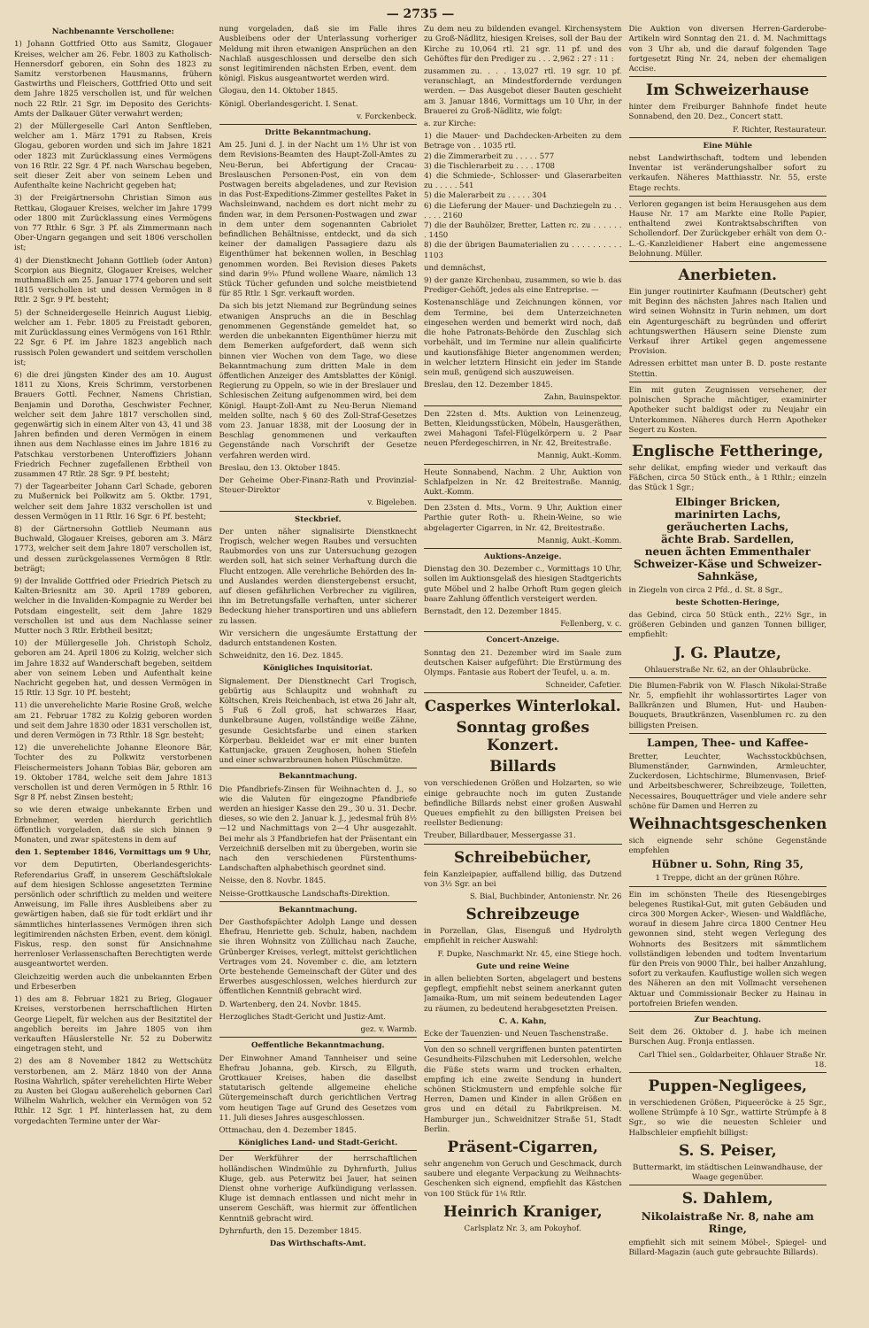— 2735 —
Nachbenannte Verschollene:
1) Johann Gottfried Otto aus Samitz, Glogauer Kreises, welcher am 26. Febr. 1803 zu Katholisch-Hennersdorf geboren, ein Sohn des 1823 zu Samitz verstorbenen Hausmanns, frühern Gastwirths und Fleischers, Gottfried Otto und seit dem Jahre 1825 verschollen ist, und für welchen noch 22 Rtlr. 21 Sgr. im Deposito des Gerichts-Amts der Dalkauer Güter verwahrt werden;
2) der Müllergeselle Carl Anton Senftleben, welcher am 1. März 1791 zu Rabsen, Kreis Glogau, geboren worden und sich im Jahre 1821 oder 1823 mit Zurücklassung eines Vermögens von 16 Rtlr. 22 Sgr. 4 Pf. nach Warschau begeben, seit dieser Zeit aber von seinem Leben und Aufenthalte keine Nachricht gegeben hat;
3) der Freigärtnersohn Christian Simon aus Rettkau, Glogauer Kreises, welcher im Jahre 1799 oder 1800 mit Zurücklassung eines Vermögens von 77 Rthlr. 6 Sgr. 3 Pf. als Zimmermann nach Ober-Ungarn gegangen und seit 1806 verschollen ist;
4) der Dienstknecht Johann Gottlieb (oder Anton) Scorpion aus Biegnitz, Glogauer Kreises, welcher muthmaßlich am 25. Januar 1774 geboren und seit 1815 verschollen ist und dessen Vermögen in 8 Rtlr. 2 Sgr. 9 Pf. besteht;
5) der Schneidergeselle Heinrich August Liebig, welcher am 1. Febr. 1805 zu Freistadt geboren, mit Zurücklassung eines Vermögens von 161 Rthlr. 22 Sgr. 6 Pf. im Jahre 1823 angeblich nach russisch Polen gewandert und seitdem verschollen ist;
6) die drei jüngsten Kinder des am 10. August 1811 zu Xions, Kreis Schrimm, verstorbenen Brauers Gottl. Fechner, Namens Christian, Benjamin und Dorotha, Geschwister Fechner, welcher seit dem Jahre 1817 verschollen sind, gegenwärtig sich in einem Alter von 43, 41 und 38 Jahren befinden und deren Vermögen in einem ihnen aus dem Nachlasse eines im Jahre 1816 zu Patschkau verstorbenen Unteroffiziers Johann Friedrich Fechner zugefallenen Erbtheil von zusammen 47 Rtlr. 28 Sgr. 9 Pf. besteht;
7) der Tagearbeiter Johann Carl Schade, geboren zu Mußernick bei Polkwitz am 5. Oktbr. 1791, welcher seit dem Jahre 1832 verschollen ist und dessen Vermögen in 11 Rtlr. 16 Sgr. 6 Pf. besteht;
8) der Gärtnersohn Gottlieb Neumann aus Buchwald, Glogauer Kreises, geboren am 3. März 1773, welcher seit dem Jahre 1807 verschollen ist, und dessen zurückgelassenes Vermögen 8 Rtlr. beträgt;
9) der Invalide Gottfried oder Friedrich Pietsch zu Kalten-Briesnitz am 30. April 1789 geboren, welcher in die Invaliden-Kompagnie zu Werder bei Potsdam eingestellt, seit dem Jahre 1829 verschollen ist und aus dem Nachlasse seiner Mutter noch 3 Rtlr. Erbtheil besitzt;
10) der Müllergeselle Joh. Christoph Scholz, geboren am 24. April 1806 zu Kolzig, welcher sich im Jahre 1832 auf Wanderschaft begeben, seitdem aber von seinem Leben und Aufenthalt keine Nachricht gegeben hat, und dessen Vermögen in 15 Rtlr. 13 Sgr. 10 Pf. besteht;
11) die unverehelichte Marie Rosine Groß, welche am 21. Februar 1782 zu Kolzig geboren worden und seit dem Jahre 1830 oder 1831 verschollen ist, und deren Vermögen in 73 Rthlr. 18 Sgr. besteht;
12) die unverehelichte Johanne Eleonore Bär, Tochter des zu Polkwitz verstorbenen Fleischermeisters Johann Tobias Bär, geboren am 19. Oktober 1784, welche seit dem Jahre 1813 verschollen ist und deren Vermögen in 5 Rthlr. 16 Sgr 8 Pf. nebst Zinsen besteht;
so wie deren etwaige unbekannte Erben und Erbnehmer, werden hierdurch gerichtlich öffentlich vorgeladen, daß sie sich binnen 9 Monaten, und zwar spätestens in dem auf
den 1. September 1846, Vormittags um 9 Uhr,
vor dem Deputirten, Oberlandesgerichts-Referendarius Graff, in unserem Geschäftslokale auf dem hiesigen Schlosse angesetzten Termine persönlich oder schriftlich zu melden und weitere Anweisung, im Falle ihres Ausbleibens aber zu gewärtigen haben, daß sie für todt erklärt und ihr sämmtliches hinterlassenes Vermögen ihren sich legitimirenden nächsten Erben, event. dem königl. Fiskus, resp. den sonst für Ansichnahme herrenloser Verlassenschaften Berechtigten werde ausgeantwortet werden.
Gleichzeitig werden auch die unbekannten Erben und Erbeserben
1) des am 8. Februar 1821 zu Brieg, Glogauer Kreises, verstorbenen herrschaftlichen Hirten George Liepelt, für welchen aus der Besitztitel der angeblich bereits im Jahre 1805 von ihm verkauften Häuslerstelle Nr. 52 zu Doberwitz eingetragen steht, und
2) des am 8 November 1842 zu Wettschütz verstorbenen, am 2. März 1840 von der Anna Rosina Wahrlich, später verehelichten Hirte Weber zu Austen bei Glogau außerehelich gebornen Carl Wilhelm Wahrlich, welcher ein Vermögen von 52 Rthlr. 12 Sgr. 1 Pf. hinterlassen hat, zu dem vorgedachten Termine unter der War-
nung vorgeladen, daß sie im Falle ihres Ausbleibens oder der Unterlassung vorheriger Meldung mit ihren etwanigen Ansprüchen an den Nachlaß ausgeschlossen und derselbe den sich sonst legitimirenden nächsten Erben, event. dem königl. Fiskus ausgeantwortet werden wird.
Glogau, den 14. Oktober 1845.
Königl. Oberlandesgericht. I. Senat.
v. Forckenbeck.
Dritte Bekanntmachung.
Am 25. Juni d. J. in der Nacht um 1½ Uhr ist von dem Revisions-Beamten des Haupt-Zoll-Amtes zu Neu-Berun, bei Abfertigung der Cracau-Breslauschen Personen-Post, ein von dem Postwagen bereits abgeladenes, und zur Revision in das Post-Expeditions-Zimmer gestelltes Paket in Wachsleinwand, nachdem es dort nicht mehr zu finden war, in dem Personen-Postwagen und zwar in dem unter dem sogenannten Cabriolet befindlichen Behältnisse, entdeckt, und da sich keiner der damaligen Passagiere dazu als Eigenthümer hat bekennen wollen, in Beschlag genommen worden. Bei Revision dieses Pakets sind darin 9⁵⁄₁₀ Pfund wollene Waare, nämlich 13 Stück Tücher gefunden und solche meistbietend für 85 Rtlr. 1 Sgr. verkauft worden.
Da sich bis jetzt Niemand zur Begründung seines etwanigen Anspruchs an die in Beschlag genommenen Gegenstände gemeldet hat, so werden die unbekannten Eigenthümer hierzu mit dem Bemerken aufgefordert, daß wenn sich binnen vier Wochen von dem Tage, wo diese Bekanntmachung zum dritten Male in dem öffentlichen Anzeiger des Amtsblattes der Königl. Regierung zu Oppeln, so wie in der Breslauer und Schlesischen Zeitung aufgenommen wird, bei dem Königl. Haupt-Zoll-Amt zu Neu-Berun Niemand melden sollte, nach § 60 des Zoll-Straf-Gesetzes vom 23. Januar 1838, mit der Loosung der in Beschlag genommenen und verkauften Gegenstände nach Vorschrift der Gesetze verfahren werden wird.
Breslau, den 13. Oktober 1845.
Der Geheime Ober-Finanz-Rath und Provinzial-Steuer-Direktor
v. Bigeleben.
Steckbrief.
Der unten näher signalisirte Dienstknecht Trogisch, welcher wegen Raubes und versuchten Raubmordes von uns zur Untersuchung gezogen werden soll, hat sich seiner Verhaftung durch die Flucht entzogen. Alle verehrliche Behörden des In- und Auslandes werden dienstergebenst ersucht, auf diesen gefährlichen Verbrecher zu vigiliren, ihn im Betretungsfalle verhaften, unter sicherer Bedeckung hieher transportiren und uns abliefern zu lassen.
Wir versichern die ungesäumte Erstattung der dadurch entstandenen Kosten.
Schweidnitz, den 16. Dez. 1845.
Königliches Inquisitoriat.
Signalement. Der Dienstknecht Carl Trogisch, gebürtig aus Schlaupitz und wohnhaft zu Költschen, Kreis Reichenbach, ist etwa 26 Jahr alt, 5 Fuß 6 Zoll groß, hat schwarzes Haar, dunkelbraune Augen, vollständige weiße Zähne, gesunde Gesichtsfarbe und einen starken Körperbau. Bekleidet war er mit einer bunten Kattunjacke, grauen Zeughosen, hohen Stiefeln und einer schwarzbraunen hohen Plüschmütze.
Bekanntmachung.
Die Pfandbriefs-Zinsen für Weihnachten d. J., so wie die Valuten für eingezogne Pfandbriefe werden an hiesiger Kasse den 29., 30 u. 31. Decbr. dieses, so wie den 2. Januar k. J., jedesmal früh 8½—12 und Nachmittags von 2—4 Uhr ausgezahlt. Bei mehr als 3 Pfandbriefen hat der Präsentant ein Verzeichniß derselben mit zu übergeben, worin sie nach den verschiedenen Fürstenthums-Landschaften alphabethisch geordnet sind.
Neisse, den 8. Novbr. 1845.
Neisse-Grottkausche Landschafts-Direktion.
Bekanntmachung.
Der Gasthofspächter Adolph Lange und dessen Ehefrau, Henriette geb. Schulz, haben, nachdem sie ihren Wohnsitz von Züllichau nach Zauche, Grünberger Kreises, verlegt, mittelst gerichtlichen Vertrages vom 24. November c. die, am letztern Orte bestehende Gemeinschaft der Güter und des Erwerbes ausgeschlossen, welches hierdurch zur öffentlichen Kenntniß gebracht wird.
D. Wartenberg, den 24. Novbr. 1845.
Herzogliches Stadt-Gericht und Justiz-Amt.
gez. v. Warmb.
Oeffentliche Bekanntmachung.
Der Einwohner Amand Tannheiser und seine Ehefrau Johanna, geb. Kirsch, zu Ellguth, Grottkauer Kreises, haben die daselbst statutarisch geltende allgemeine eheliche Gütergemeinschaft durch gerichtlichen Vertrag vom heutigen Tage auf Grund des Gesetzes vom 11. Juli dieses Jahres ausgeschlossen.
Ottmachau, den 4. Dezember 1845.
Königliches Land- und Stadt-Gericht.
Der Werkführer der herrschaftlichen holländischen Windmühle zu Dyhrnfurth, Julius Kluge, geb. aus Peterwitz bei Jauer, hat seinen Dienst ohne vorherige Aufkündigung verlassen. Kluge ist demnach entlassen und nicht mehr in unserem Geschäft, was hiermit zur öffentlichen Kenntniß gebracht wird.
Dyhrnfurth, den 15. Dezember 1845.
Das Wirthschafts-Amt.
Zu dem neu zu bildenden evangel. Kirchensystem zu Groß-Nädlitz, hiesigen Kreises, soll der Bau der Kirche zu 10,064 rtl. 21 sgr. 11 pf. und des Gehöftes für den Prediger zu . . . 2,962 : 27 : 11 :
zusammen zu. . . . 13,027 rtl. 19 sgr. 10 pf. veranschlagt, an Mindestfordernde verdungen werden. — Das Ausgebot dieser Bauten geschieht am 3. Januar 1846, Vormittags um 10 Uhr, in der Brauerei zu Groß-Nädlitz, wie folgt:
a. zur Kirche:
1) die Mauer- und Dachdecken-Arbeiten zu dem Betrage von . . 1035 rtl.
2) die Zimmerarbeit zu . . . . . 577
3) die Tischlerarbeit zu . . . . 1708
4) die Schmiede-, Schlosser- und Glaserarbeiten zu . . . . . 541
5) die Malerarbeit zu . . . . . 304
6) die Lieferung der Mauer- und Dachziegeln zu . . . . . . 2160
7) die der Bauhölzer, Bretter, Latten rc. zu . . . . . . . 1450
8) die der übrigen Baumaterialien zu . . . . . . . . . . 1103
und demnächst,
9) der ganze Kirchenbau, zusammen, so wie b. das Prediger-Gehöft, jedes als eine Entreprise. —
Kostenanschläge und Zeichnungen können, vor dem Termine, bei dem Unterzeichneten eingesehen werden und bemerkt wird noch, daß die hohe Patronats-Behörde den Zuschlag sich vorbehält, und im Termine nur allein qualificirte und kautionsfähige Bieter angenommen werden; in welcher letztern Hinsicht ein jeder im Stande sein muß, genügend sich auszuweisen.
Breslau, den 12. Dezember 1845.
Zahn, Bauinspektor.
Den 22sten d. Mts. Auktion von Leinenzeug, Betten, Kleidungsstücken, Möbeln, Hausgeräthen, zwei Mahagoni Tafel-Flügelkörpern u. 2 Paar neuen Pferdegeschirren, in Nr. 42, Breitestraße.
Mannig, Aukt.-Komm.
Heute Sonnabend, Nachm. 2 Uhr, Auktion von Schlafpelzen in Nr. 42 Breitestraße. Mannig, Aukt.-Komm.
Den 23sten d. Mts., Vorm. 9 Uhr, Auktion einer Parthie guter Roth- u. Rhein-Weine, so wie abgelagerter Cigarren, in Nr. 42, Breitestraße.
Mannig, Aukt.-Komm.
Auktions-Anzeige.
Dienstag den 30. Dezember c., Vormittags 10 Uhr, sollen im Auktionsgelaß des hiesigen Stadtgerichts gute Möbel und 2 halbe Orhoft Rum gegen gleich baare Zahlung öffentlich versteigert werden.
Bernstadt, den 12. Dezember 1845.
Fellenberg, v. c.
Concert-Anzeige.
Sonntag den 21. Dezember wird im Saale zum deutschen Kaiser aufgeführt: Die Erstürmung des Olymps. Fantasie aus Robert der Teufel, u. a. m.
Schneider, Cafetier.
Casperkes Winterlokal.
Sonntag großes Konzert.
Billards
von verschiedenen Größen und Holzarten, so wie einige gebrauchte noch im guten Zustande befindliche Billards nebst einer großen Auswahl Queues empfiehlt zu den billigsten Preisen bei reellster Bedienung:
Treuber, Billardbauer, Messergasse 31.
Schreibebücher,
fein Kanzleipapier, auffallend billig, das Dutzend von 3½ Sgr. an bei
S. Bial, Buchbinder, Antonienstr. Nr. 26
Schreibzeuge
in Porzellan, Glas, Eisenguß und Hydrolyth empfiehlt in reicher Auswahl:
F. Dupke, Naschmarkt Nr. 45, eine Stiege hoch.
Gute und reine Weine
in allen beliebten Sorten, abgelagert und bestens gepflegt, empfiehlt nebst seinem anerkannt guten Jamaika-Rum, um mit seinem bedeutenden Lager zu räumen, zu bedeutend herabgesetzten Preisen.
C. A. Kahn,
Ecke der Tauenzien- und Neuen Taschenstraße.
Von den so schnell vergriffenen bunten patentirten Gesundheits-Filzschuhen mit Ledersohlen, welche die Füße stets warm und trocken erhalten, empfing ich eine zweite Sendung in hundert schönen Stickmustern und empfehle solche für Herren, Damen und Kinder in allen Größen en gros und en détail zu Fabrikpreisen. M. Hamburger jun., Schweidnitzer Straße 51, Stadt Berlin.
Präsent-Cigarren,
sehr angenehm von Geruch und Geschmack, durch saubere und elegante Verpackung zu Weihnachts-Geschenken sich eignend, empfiehlt das Kästchen von 100 Stück für 1⅙ Rtlr.
Heinrich Kraniger,
Carlsplatz Nr. 3, am Pokoyhof.
Die Auktion von diversen Herren-Garderobe-Artikeln wird Sonntag den 21. d. M. Nachmittags von 3 Uhr ab, und die darauf folgenden Tage fortgesetzt Ring Nr. 24, neben der ehemaligen Accise.
Im Schweizerhause
hinter dem Freiburger Bahnhofe findet heute Sonnabend, den 20. Dez., Concert statt.
F. Richter, Restaurateur.
Eine Mühle
nebst Landwirthschaft, todtem und lebenden Inventar ist veränderungshalber sofort zu verkaufen. Näheres Matthiasstr. Nr. 55, erste Etage rechts.
Verloren gegangen ist beim Herausgehen aus dem Hause Nr. 17 am Markte eine Rolle Papier, enthaltend zwei Kontraktsabschriften von Schollendorf. Der Zurückgeber erhält von dem O.-L.-G.-Kanzleidiener Habert eine angemessene Belohnung. Müller.
Anerbieten.
Ein junger routinirter Kaufmann (Deutscher) geht mit Beginn des nächsten Jahres nach Italien und wird seinen Wohnsitz in Turin nehmen, um dort ein Agenturgeschäft zu begründen und offerirt achtungswerthen Häusern seine Dienste zum Verkauf ihrer Artikel gegen angemessene Provision.
Adressen erbittet man unter B. D. poste restante Stettin.
Ein mit guten Zeugnissen versehener, der polnischen Sprache mächtiger, examinirter Apotheker sucht baldigst oder zu Neujahr ein Unterkommen. Näheres durch Herrn Apotheker Segert zu Kosten.
Englische Fettheringe,
sehr delikat, empfing wieder und verkauft das Fäßchen, circa 50 Stück enth., à 1 Rthlr.; einzeln das Stück 1 Sgr.;
Elbinger Bricken,
marinirten Lachs,
geräucherten Lachs,
ächte Brab. Sardellen,
neuen ächten Emmenthaler Schweizer-Käse und Schweizer-Sahnkäse,
in Ziegeln von circa 2 Pfd., d. St. 8 Sgr.,
beste Schotten-Heringe,
das Gebind, circa 50 Stück enth., 22½ Sgr., in größeren Gebinden und ganzen Tonnen billiger, empfiehlt:
J. G. Plautze,
Ohlauerstraße Nr. 62, an der Ohlaubrücke.
Die Blumen-Fabrik von W. Flasch Nikolai-Straße Nr. 5, empfiehlt ihr wohlassortirtes Lager von Ballkränzen und Blumen, Hut- und Hauben-Bouquets, Brautkränzen, Vasenblumen rc. zu den billigsten Preisen.
Lampen, Thee- und Kaffee-
Bretter, Leuchter, Wachsstockbüchsen, Blumenständer, Garnwinden, Armleuchter, Zuckerdosen, Lichtschirme, Blumenvasen, Brief- und Arbeitsbeschwerer, Schreibzeuge, Toiletten, Necessaires, Bouquetträger und viele andere sehr schöne für Damen und Herren zu
Weihnachtsgeschenken
sich eignende sehr schöne Gegenstände empfehlen
Hübner u. Sohn, Ring 35,
1 Treppe, dicht an der grünen Röhre.
Ein im schönsten Theile des Riesengebirges belegenes Rustikal-Gut, mit guten Gebäuden und circa 300 Morgen Acker-, Wiesen- und Waldfläche, worauf in diesem Jahre circa 1800 Centner Heu gewonnen sind, steht wegen Verlegung des Wohnorts des Besitzers mit sämmtlichem vollständigen lebenden und todtem Inventarium für den Preis von 9000 Thlr., bei halber Anzahlung, sofort zu verkaufen. Kauflustige wollen sich wegen des Näheren an den mit Vollmacht versehenen Aktuar und Commissionair Becker zu Hainau in portofreien Briefen wenden.
Zur Beachtung.
Seit dem 26. Oktober d. J. habe ich meinen Burschen Aug. Fronja entlassen.
Carl Thiel sen., Goldarbeiter, Ohlauer Straße Nr. 18.
Puppen-Negligees,
in verschiedenen Größen, Piqueeröcke à 25 Sgr., wollene Strümpfe à 10 Sgr., wattirte Strümpfe à 8 Sgr., so wie die neuesten Schleier und Halbschleier empfiehlt billigst:
S. S. Peiser,
Buttermarkt, im städtischen Leinwandhause, der Waage gegenüber.
S. Dahlem,
Nikolaistraße Nr. 8, nahe am Ringe,
empfiehlt sich mit seinem Möbel-, Spiegel- und Billard-Magazin (auch gute gebrauchte Billards).